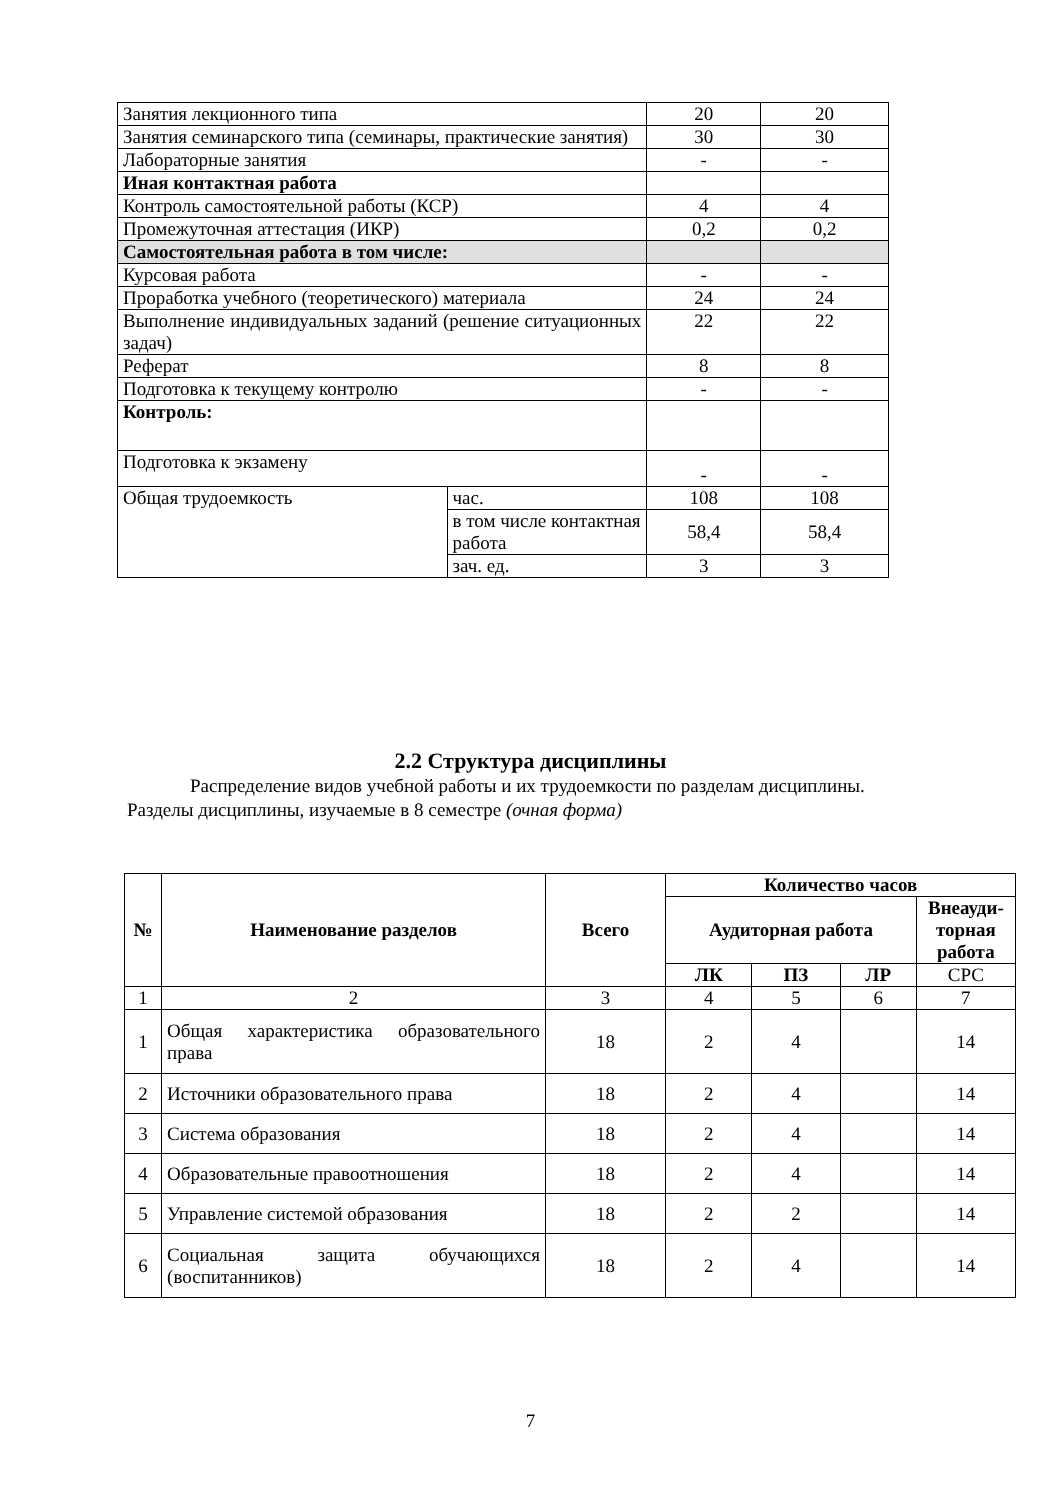| Занятия лекционного типа | | 20 | 20 |
| Занятия семинарского типа (семинары, практические занятия) | | 30 | 30 |
| Лабораторные занятия | | - | - |
| Иная контактная работа | | | |
| Контроль самостоятельной работы (КСР) | | 4 | 4 |
| Промежуточная аттестация (ИКР) | | 0,2 | 0,2 |
| Самостоятельная работа в том числе: | | | |
| Курсовая работа | | - | - |
| Проработка учебного (теоретического) материала | | 24 | 24 |
| Выполнение индивидуальных заданий (решение ситуационных задач) | | 22 | 22 |
| Реферат | | 8 | 8 |
| Подготовка к текущему контролю | | - | - |
| Контроль: | | | |
| Подготовка к экзамену | | - | - |
| Общая трудоемкость | час. | 108 | 108 |
| | в том числе контактная работа | 58,4 | 58,4 |
| | зач. ед. | 3 | 3 |
2.2 Структура дисциплины
Распределение видов учебной работы и их трудоемкости по разделам дисциплины.
Разделы дисциплины, изучаемые в 8 семестре (очная форма)
| № | Наименование разделов | Всего | Количество часов | | | |
| --- | --- | --- | --- | --- | --- | --- |
| | | | Аудиторная работа | | | Внеауди-торная работа |
| | | | ЛК | ПЗ | ЛР | СРС |
| 1 | 2 | 3 | 4 | 5 | 6 | 7 |
| 1 | Общая характеристика образовательного права | 18 | 2 | 4 | | 14 |
| 2 | Источники образовательного права | 18 | 2 | 4 | | 14 |
| 3 | Система образования | 18 | 2 | 4 | | 14 |
| 4 | Образовательные правоотношения | 18 | 2 | 4 | | 14 |
| 5 | Управление системой образования | 18 | 2 | 2 | | 14 |
| 6 | Социальная защита обучающихся (воспитанников) | 18 | 2 | 4 | | 14 |
7